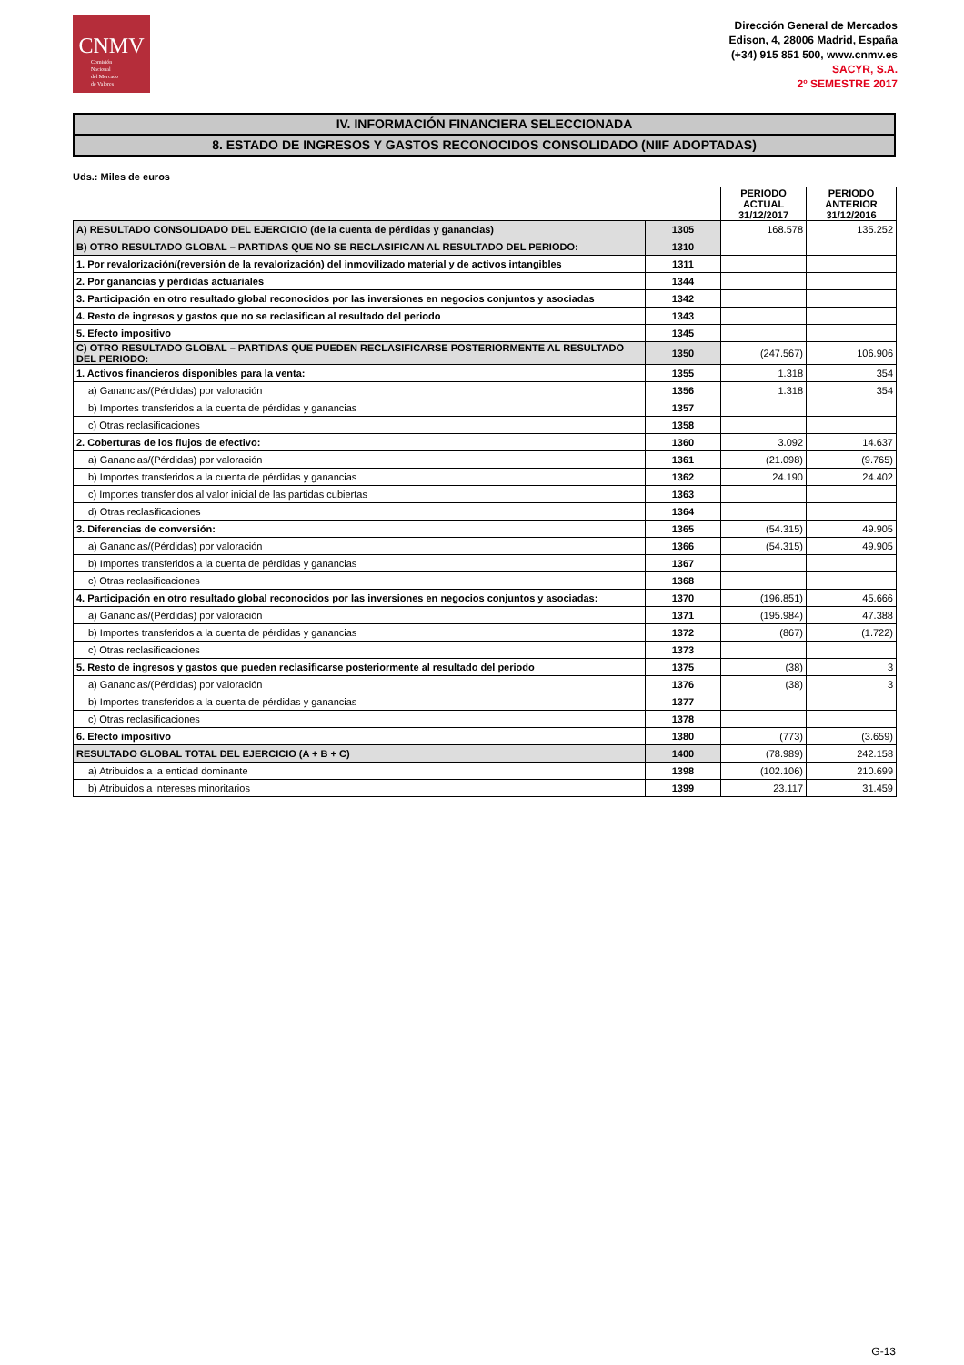CNMV
Comisión
Nacional
del Mercado
de Valores
Dirección General de Mercados
Edison, 4, 28006 Madrid, España
(+34) 915 851 500, www.cnmv.es
SACYR, S.A.
2º SEMESTRE 2017
IV. INFORMACIÓN FINANCIERA SELECCIONADA
8. ESTADO DE INGRESOS Y GASTOS RECONOCIDOS CONSOLIDADO (NIIF ADOPTADAS)
Uds.: Miles de euros
| | | PERIODO ACTUAL 31/12/2017 | PERIODO ANTERIOR 31/12/2016 |
| A) RESULTADO CONSOLIDADO DEL EJERCICIO (de la cuenta de pérdidas y ganancias) | 1305 | 168.578 | 135.252 |
| B) OTRO RESULTADO GLOBAL – PARTIDAS QUE NO SE RECLASIFICAN AL RESULTADO DEL PERIODO: | 1310 | | |
| 1. Por revalorización/(reversión de la revalorización) del inmovilizado material y de activos intangibles | 1311 | | |
| 2. Por ganancias y pérdidas actuariales | 1344 | | |
| 3. Participación en otro resultado global reconocidos por las inversiones en negocios conjuntos y asociadas | 1342 | | |
| 4. Resto de ingresos y gastos que no se reclasifican al resultado del periodo | 1343 | | |
| 5. Efecto impositivo | 1345 | | |
| C) OTRO RESULTADO GLOBAL – PARTIDAS QUE PUEDEN RECLASIFICARSE POSTERIORMENTE AL RESULTADO DEL PERIODO: | 1350 | (247.567) | 106.906 |
| 1. Activos financieros disponibles para la venta: | 1355 | 1.318 | 354 |
| a) Ganancias/(Pérdidas) por valoración | 1356 | 1.318 | 354 |
| b) Importes transferidos a la cuenta de pérdidas y ganancias | 1357 | | |
| c) Otras reclasificaciones | 1358 | | |
| 2. Coberturas de los flujos de efectivo: | 1360 | 3.092 | 14.637 |
| a) Ganancias/(Pérdidas) por valoración | 1361 | (21.098) | (9.765) |
| b) Importes transferidos a la cuenta de pérdidas y ganancias | 1362 | 24.190 | 24.402 |
| c) Importes transferidos al valor inicial de las partidas cubiertas | 1363 | | |
| d) Otras reclasificaciones | 1364 | | |
| 3. Diferencias de conversión: | 1365 | (54.315) | 49.905 |
| a) Ganancias/(Pérdidas) por valoración | 1366 | (54.315) | 49.905 |
| b) Importes transferidos a la cuenta de pérdidas y ganancias | 1367 | | |
| c) Otras reclasificaciones | 1368 | | |
| 4. Participación en otro resultado global reconocidos por las inversiones en negocios conjuntos y asociadas: | 1370 | (196.851) | 45.666 |
| a) Ganancias/(Pérdidas) por valoración | 1371 | (195.984) | 47.388 |
| b) Importes transferidos a la cuenta de pérdidas y ganancias | 1372 | (867) | (1.722) |
| c) Otras reclasificaciones | 1373 | | |
| 5. Resto de ingresos y gastos que pueden reclasificarse posteriormente al resultado del periodo | 1375 | (38) | 3 |
| a) Ganancias/(Pérdidas) por valoración | 1376 | (38) | 3 |
| b) Importes transferidos a la cuenta de pérdidas y ganancias | 1377 | | |
| c) Otras reclasificaciones | 1378 | | |
| 6. Efecto impositivo | 1380 | (773) | (3.659) |
| RESULTADO GLOBAL TOTAL DEL EJERCICIO (A + B + C) | 1400 | (78.989) | 242.158 |
| a) Atribuidos a la entidad dominante | 1398 | (102.106) | 210.699 |
| b) Atribuidos a intereses minoritarios | 1399 | 23.117 | 31.459 |
G-13